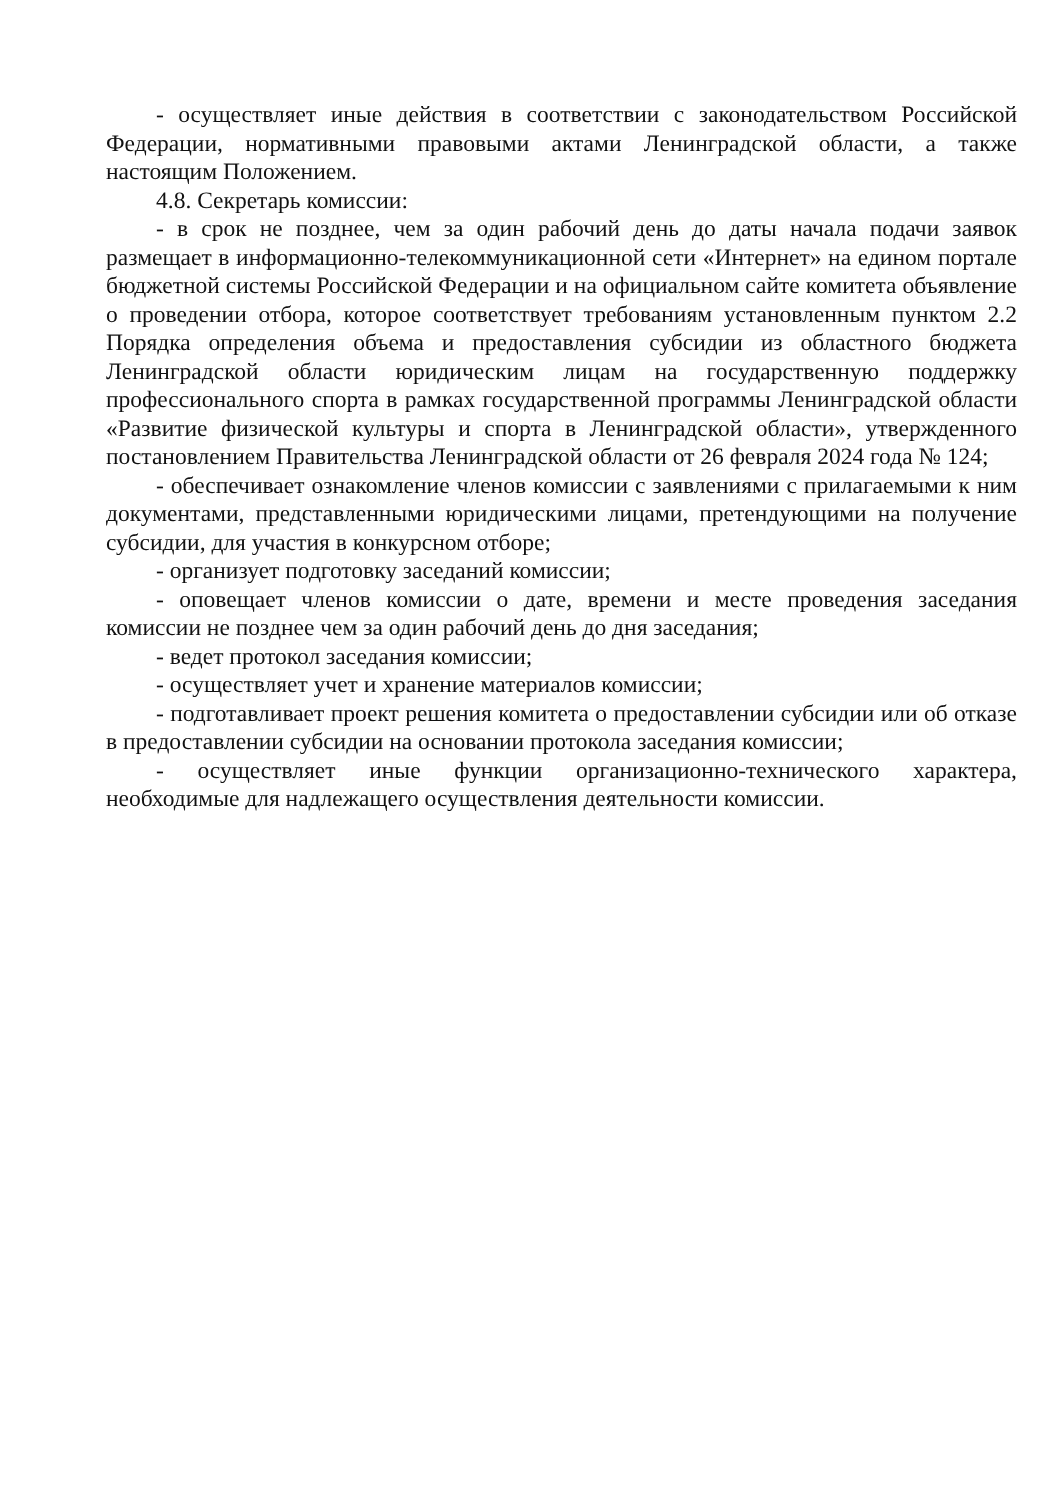- осуществляет иные действия в соответствии с законодательством Российской Федерации, нормативными правовыми актами Ленинградской области, а также настоящим Положением.
4.8. Секретарь комиссии:
- в срок не позднее, чем за один рабочий день до даты начала подачи заявок размещает в информационно-телекоммуникационной сети «Интернет» на едином портале бюджетной системы Российской Федерации и на официальном сайте комитета объявление о проведении отбора, которое соответствует требованиям установленным пунктом 2.2 Порядка определения объема и предоставления субсидии из областного бюджета Ленинградской области юридическим лицам на государственную поддержку профессионального спорта в рамках государственной программы Ленинградской области «Развитие физической культуры и спорта в Ленинградской области», утвержденного постановлением Правительства Ленинградской области от 26 февраля 2024 года № 124;
- обеспечивает ознакомление членов комиссии с заявлениями с прилагаемыми к ним документами, представленными юридическими лицами, претендующими на получение субсидии, для участия в конкурсном отборе;
- организует подготовку заседаний комиссии;
- оповещает членов комиссии о дате, времени и месте проведения заседания комиссии не позднее чем за один рабочий день до дня заседания;
- ведет протокол заседания комиссии;
- осуществляет учет и хранение материалов комиссии;
- подготавливает проект решения комитета о предоставлении субсидии или об отказе в предоставлении субсидии на основании протокола заседания комиссии;
- осуществляет иные функции организационно-технического характера, необходимые для надлежащего осуществления деятельности комиссии.